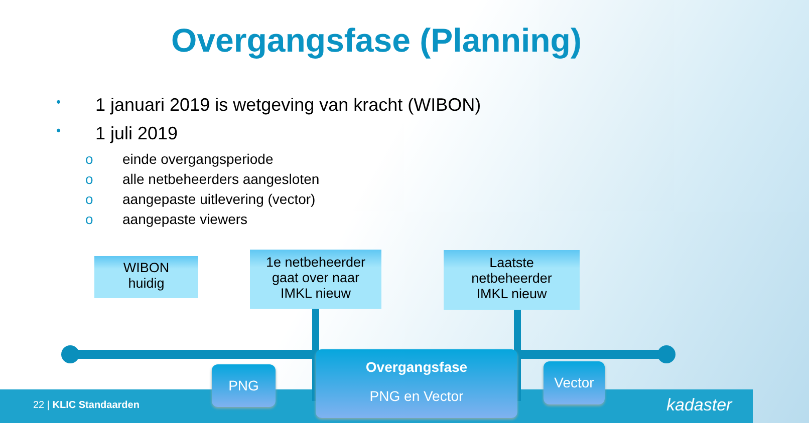Overgangsfase (Planning)
• 1 januari 2019 is wetgeving van kracht (WIBON)
• 1 juli 2019
o einde overgangsperiode
o alle netbeheerders aangesloten
o aangepaste uitlevering (vector)
o aangepaste viewers
WIBON
huidig
1e netbeheerder
gaat over naar
IMKL nieuw
Laatste
netbeheerder
IMKL nieuw
PNG
Overgangsfase
PNG en Vector
Vector
22 | KLIC Standaarden kadaster